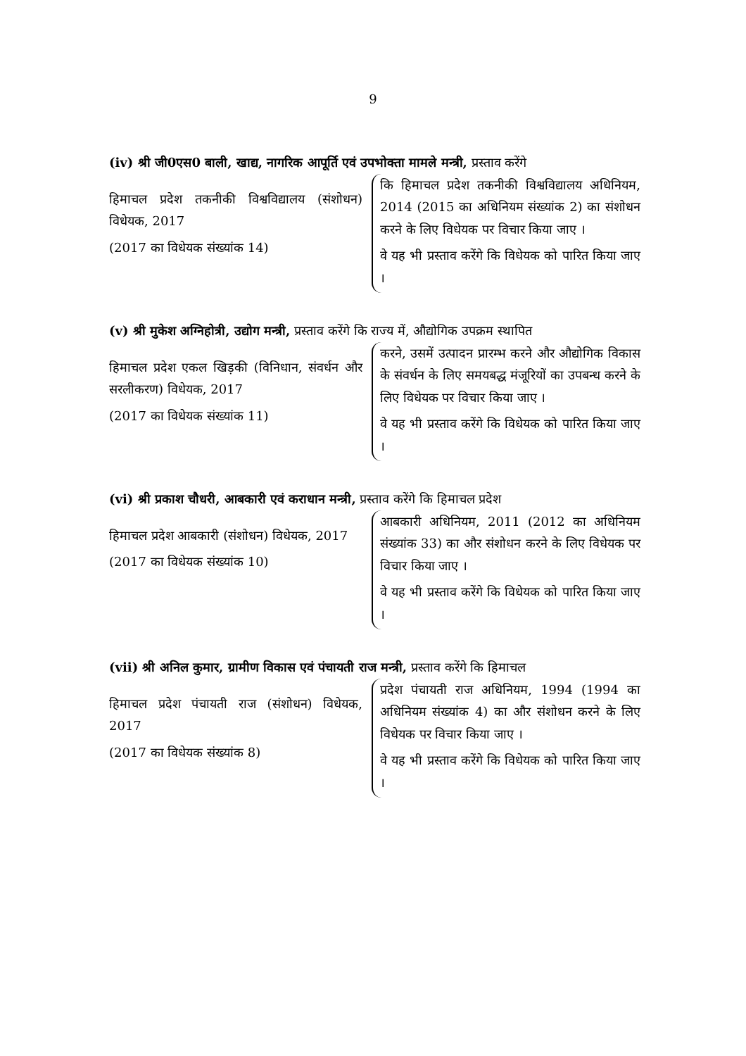9
(iv) श्री जी0एस0 बाली, खाद्य, नागरिक आपूर्ति एवं उपभोक्ता मामले मन्त्री, प्रस्ताव करेंगे
हिमाचल प्रदेश तकनीकी विश्वविद्यालय (संशोधन) विधेयक, 2017
(2017 का विधेयक संख्यांक 14)
कि हिमाचल प्रदेश तकनीकी विश्वविद्यालय अधिनियम, 2014 (2015 का अधिनियम संख्यांक 2) का संशोधन करने के लिए विधेयक पर विचार किया जाए ।
वे यह भी प्रस्ताव करेंगे कि विधेयक को पारित किया जाए ।
(v) श्री मुकेश अग्निहोत्री, उद्योग मन्त्री, प्रस्ताव करेंगे कि राज्य में, औद्योगिक उपक्रम स्थापित
हिमाचल प्रदेश एकल खिड़की (विनिधान, संवर्धन और सरलीकरण) विधेयक, 2017
(2017 का विधेयक संख्यांक 11)
करने, उसमें उत्पादन प्रारम्भ करने और औद्योगिक विकास के संवर्धन के लिए समयबद्ध मंजूरियों का उपबन्ध करने के लिए विधेयक पर विचार किया जाए ।
वे यह भी प्रस्ताव करेंगे कि विधेयक को पारित किया जाए ।
(vi) श्री प्रकाश चौधरी, आबकारी एवं कराधान मन्त्री, प्रस्ताव करेंगे कि हिमाचल प्रदेश
हिमाचल प्रदेश आबकारी (संशोधन) विधेयक, 2017
(2017 का विधेयक संख्यांक 10)
आबकारी अधिनियम, 2011 (2012 का अधिनियम संख्यांक 33) का और संशोधन करने के लिए विधेयक पर विचार किया जाए ।
वे यह भी प्रस्ताव करेंगे कि विधेयक को पारित किया जाए ।
(vii) श्री अनिल कुमार, ग्रामीण विकास एवं पंचायती राज मन्त्री, प्रस्ताव करेंगे कि हिमाचल
हिमाचल प्रदेश पंचायती राज (संशोधन) विधेयक, 2017
(2017 का विधेयक संख्यांक 8)
प्रदेश पंचायती राज अधिनियम, 1994 (1994 का अधिनियम संख्यांक 4) का और संशोधन करने के लिए विधेयक पर विचार किया जाए ।
वे यह भी प्रस्ताव करेंगे कि विधेयक को पारित किया जाए ।